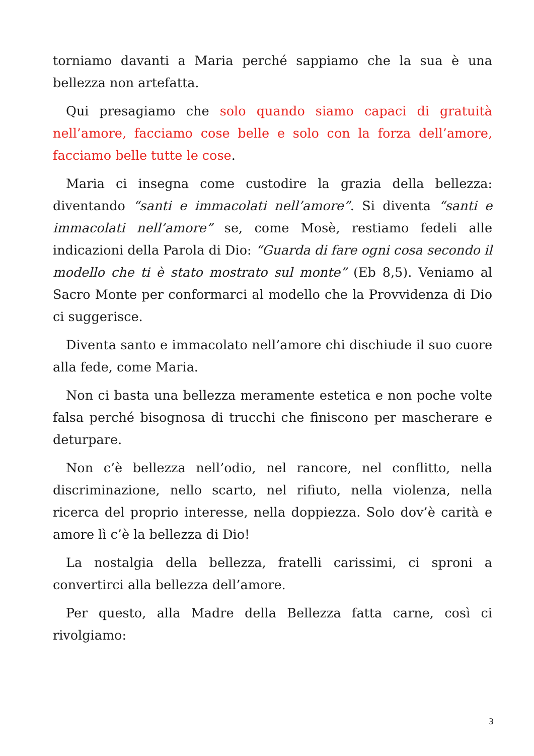torniamo davanti a Maria perché sappiamo che la sua è una bellezza non artefatta.
Qui presagiamo che solo quando siamo capaci di gratuità nell’amore, facciamo cose belle e solo con la forza dell’amore, facciamo belle tutte le cose.
Maria ci insegna come custodire la grazia della bellezza: diventando “santi e immacolati nell’amore”. Si diventa “santi e immacolati nell’amore” se, come Mosè, restiamo fedeli alle indicazioni della Parola di Dio: “Guarda di fare ogni cosa secondo il modello che ti è stato mostrato sul monte” (Eb 8,5). Veniamo al Sacro Monte per conformarci al modello che la Provvidenza di Dio ci suggerisce.
Diventa santo e immacolato nell’amore chi dischiude il suo cuore alla fede, come Maria.
Non ci basta una bellezza meramente estetica e non poche volte falsa perché bisognosa di trucchi che finiscono per mascherare e deturpare.
Non c’è bellezza nell’odio, nel rancore, nel conflitto, nella discriminazione, nello scarto, nel rifiuto, nella violenza, nella ricerca del proprio interesse, nella doppiezza. Solo dov’è carità e amore lì c’è la bellezza di Dio!
La nostalgia della bellezza, fratelli carissimi, ci sproni a convertirci alla bellezza dell’amore.
Per questo, alla Madre della Bellezza fatta carne, così ci rivolgiamo:
3